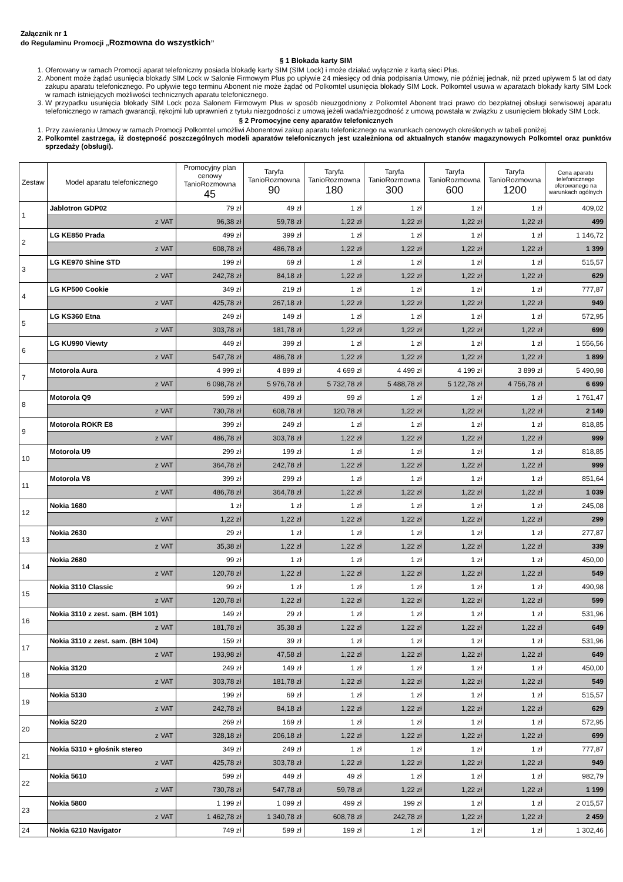Załącznik nr 1
do Regulaminu Promocji „Rozmowna do wszystkich”
§ 1 Blokada karty SIM
1. Oferowany w ramach Promocji aparat telefoniczny posiada blokadę karty SIM (SIM Lock) i może działać wyłącznie z kartą sieci Plus.
2. Abonent może żądać usunięcia blokady SIM Lock w Salonie Firmowym Plus po upływie 24 miesięcy od dnia podpisania Umowy, nie później jednak, niż przed upływem 5 lat od daty zakupu aparatu telefonicznego. Po upływie tego terminu Abonent nie może żądać od Polkomtel usunięcia blokady SIM Lock. Polkomtel usuwa w aparatach blokady karty SIM Lock w ramach istniejących możliwości technicznych aparatu telefonicznego.
3. W przypadku usunięcia blokady SIM Lock poza Salonem Firmowym Plus w sposób nieuzgodniony z Polkomtel Abonent traci prawo do bezpłatnej obsługi serwisowej aparatu telefonicznego w ramach gwarancji, rękojmi lub uprawnień z tytułu niezgodności z umową jeżeli wada/niezgodność z umową powstała w związku z usunięciem blokady SIM Lock.
§ 2 Promocyjne ceny aparatów telefonicznych
1. Przy zawieraniu Umowy w ramach Promocji Polkomtel umożliwi Abonentowi zakup aparatu telefonicznego na warunkach cenowych określonych w tabeli poniżej.
2. Polkomtel zastrzega, iż dostępność poszczególnych modeli aparatów telefonicznych jest uzależniona od aktualnych stanów magazynowych Polkomtel oraz punktów sprzedaży (obsługi).
| Zestaw | Model aparatu telefonicznego | Promocyjny plan cenowy TanioRozmowna 45 | Taryfa TanioRozmowna 90 | Taryfa TanioRozmowna 180 | Taryfa TanioRozmowna 300 | Taryfa TanioRozmowna 600 | Taryfa TanioRozmowna 1200 | Cena aparatu telefonicznego oferowanego na warunkach ogólnych |
| --- | --- | --- | --- | --- | --- | --- | --- | --- |
| 1 | Jablotron GDP02 | 79 zł | 49 zł | 1 zł | 1 zł | 1 zł | 1 zł | 409,02 |
| | z VAT | 96,38 zł | 59,78 zł | 1,22 zł | 1,22 zł | 1,22 zł | 1,22 zł | 499 |
| 2 | LG KE850 Prada | 499 zł | 399 zł | 1 zł | 1 zł | 1 zł | 1 zł | 1 146,72 |
| | z VAT | 608,78 zł | 486,78 zł | 1,22 zł | 1,22 zł | 1,22 zł | 1,22 zł | 1 399 |
| 3 | LG KE970 Shine STD | 199 zł | 69 zł | 1 zł | 1 zł | 1 zł | 1 zł | 515,57 |
| | z VAT | 242,78 zł | 84,18 zł | 1,22 zł | 1,22 zł | 1,22 zł | 1,22 zł | 629 |
| 4 | LG KP500 Cookie | 349 zł | 219 zł | 1 zł | 1 zł | 1 zł | 1 zł | 777,87 |
| | z VAT | 425,78 zł | 267,18 zł | 1,22 zł | 1,22 zł | 1,22 zł | 1,22 zł | 949 |
| 5 | LG KS360 Etna | 249 zł | 149 zł | 1 zł | 1 zł | 1 zł | 1 zł | 572,95 |
| | z VAT | 303,78 zł | 181,78 zł | 1,22 zł | 1,22 zł | 1,22 zł | 1,22 zł | 699 |
| 6 | LG KU990 Viewty | 449 zł | 399 zł | 1 zł | 1 zł | 1 zł | 1 zł | 1 556,56 |
| | z VAT | 547,78 zł | 486,78 zł | 1,22 zł | 1,22 zł | 1,22 zł | 1,22 zł | 1 899 |
| 7 | Motorola Aura | 4 999 zł | 4 899 zł | 4 699 zł | 4 499 zł | 4 199 zł | 3 899 zł | 5 490,98 |
| | z VAT | 6 098,78 zł | 5 976,78 zł | 5 732,78 zł | 5 488,78 zł | 5 122,78 zł | 4 756,78 zł | 6 699 |
| 8 | Motorola Q9 | 599 zł | 499 zł | 99 zł | 1 zł | 1 zł | 1 zł | 1 761,47 |
| | z VAT | 730,78 zł | 608,78 zł | 120,78 zł | 1,22 zł | 1,22 zł | 1,22 zł | 2 149 |
| 9 | Motorola ROKR E8 | 399 zł | 249 zł | 1 zł | 1 zł | 1 zł | 1 zł | 818,85 |
| | z VAT | 486,78 zł | 303,78 zł | 1,22 zł | 1,22 zł | 1,22 zł | 1,22 zł | 999 |
| 10 | Motorola U9 | 299 zł | 199 zł | 1 zł | 1 zł | 1 zł | 1 zł | 818,85 |
| | z VAT | 364,78 zł | 242,78 zł | 1,22 zł | 1,22 zł | 1,22 zł | 1,22 zł | 999 |
| 11 | Motorola V8 | 399 zł | 299 zł | 1 zł | 1 zł | 1 zł | 1 zł | 851,64 |
| | z VAT | 486,78 zł | 364,78 zł | 1,22 zł | 1,22 zł | 1,22 zł | 1,22 zł | 1 039 |
| 12 | Nokia 1680 | 1 zł | 1 zł | 1 zł | 1 zł | 1 zł | 1 zł | 245,08 |
| | z VAT | 1,22 zł | 1,22 zł | 1,22 zł | 1,22 zł | 1,22 zł | 1,22 zł | 299 |
| 13 | Nokia 2630 | 29 zł | 1 zł | 1 zł | 1 zł | 1 zł | 1 zł | 277,87 |
| | z VAT | 35,38 zł | 1,22 zł | 1,22 zł | 1,22 zł | 1,22 zł | 1,22 zł | 339 |
| 14 | Nokia 2680 | 99 zł | 1 zł | 1 zł | 1 zł | 1 zł | 1 zł | 450,00 |
| | z VAT | 120,78 zł | 1,22 zł | 1,22 zł | 1,22 zł | 1,22 zł | 1,22 zł | 549 |
| 15 | Nokia 3110 Classic | 99 zł | 1 zł | 1 zł | 1 zł | 1 zł | 1 zł | 490,98 |
| | z VAT | 120,78 zł | 1,22 zł | 1,22 zł | 1,22 zł | 1,22 zł | 1,22 zł | 599 |
| 16 | Nokia 3110 z zest. sam. (BH 101) | 149 zł | 29 zł | 1 zł | 1 zł | 1 zł | 1 zł | 531,96 |
| | z VAT | 181,78 zł | 35,38 zł | 1,22 zł | 1,22 zł | 1,22 zł | 1,22 zł | 649 |
| 17 | Nokia 3110 z zest. sam. (BH 104) | 159 zł | 39 zł | 1 zł | 1 zł | 1 zł | 1 zł | 531,96 |
| | z VAT | 193,98 zł | 47,58 zł | 1,22 zł | 1,22 zł | 1,22 zł | 1,22 zł | 649 |
| 18 | Nokia 3120 | 249 zł | 149 zł | 1 zł | 1 zł | 1 zł | 1 zł | 450,00 |
| | z VAT | 303,78 zł | 181,78 zł | 1,22 zł | 1,22 zł | 1,22 zł | 1,22 zł | 549 |
| 19 | Nokia 5130 | 199 zł | 69 zł | 1 zł | 1 zł | 1 zł | 1 zł | 515,57 |
| | z VAT | 242,78 zł | 84,18 zł | 1,22 zł | 1,22 zł | 1,22 zł | 1,22 zł | 629 |
| 20 | Nokia 5220 | 269 zł | 169 zł | 1 zł | 1 zł | 1 zł | 1 zł | 572,95 |
| | z VAT | 328,18 zł | 206,18 zł | 1,22 zł | 1,22 zł | 1,22 zł | 1,22 zł | 699 |
| 21 | Nokia 5310 + głośnik stereo | 349 zł | 249 zł | 1 zł | 1 zł | 1 zł | 1 zł | 777,87 |
| | z VAT | 425,78 zł | 303,78 zł | 1,22 zł | 1,22 zł | 1,22 zł | 1,22 zł | 949 |
| 22 | Nokia 5610 | 599 zł | 449 zł | 49 zł | 1 zł | 1 zł | 1 zł | 982,79 |
| | z VAT | 730,78 zł | 547,78 zł | 59,78 zł | 1,22 zł | 1,22 zł | 1,22 zł | 1 199 |
| 23 | Nokia 5800 | 1 199 zł | 1 099 zł | 499 zł | 199 zł | 1 zł | 1 zł | 2 015,57 |
| | z VAT | 1 462,78 zł | 1 340,78 zł | 608,78 zł | 242,78 zł | 1,22 zł | 1,22 zł | 2 459 |
| 24 | Nokia 6210 Navigator | 749 zł | 599 zł | 199 zł | 1 zł | 1 zł | 1 zł | 1 302,46 |